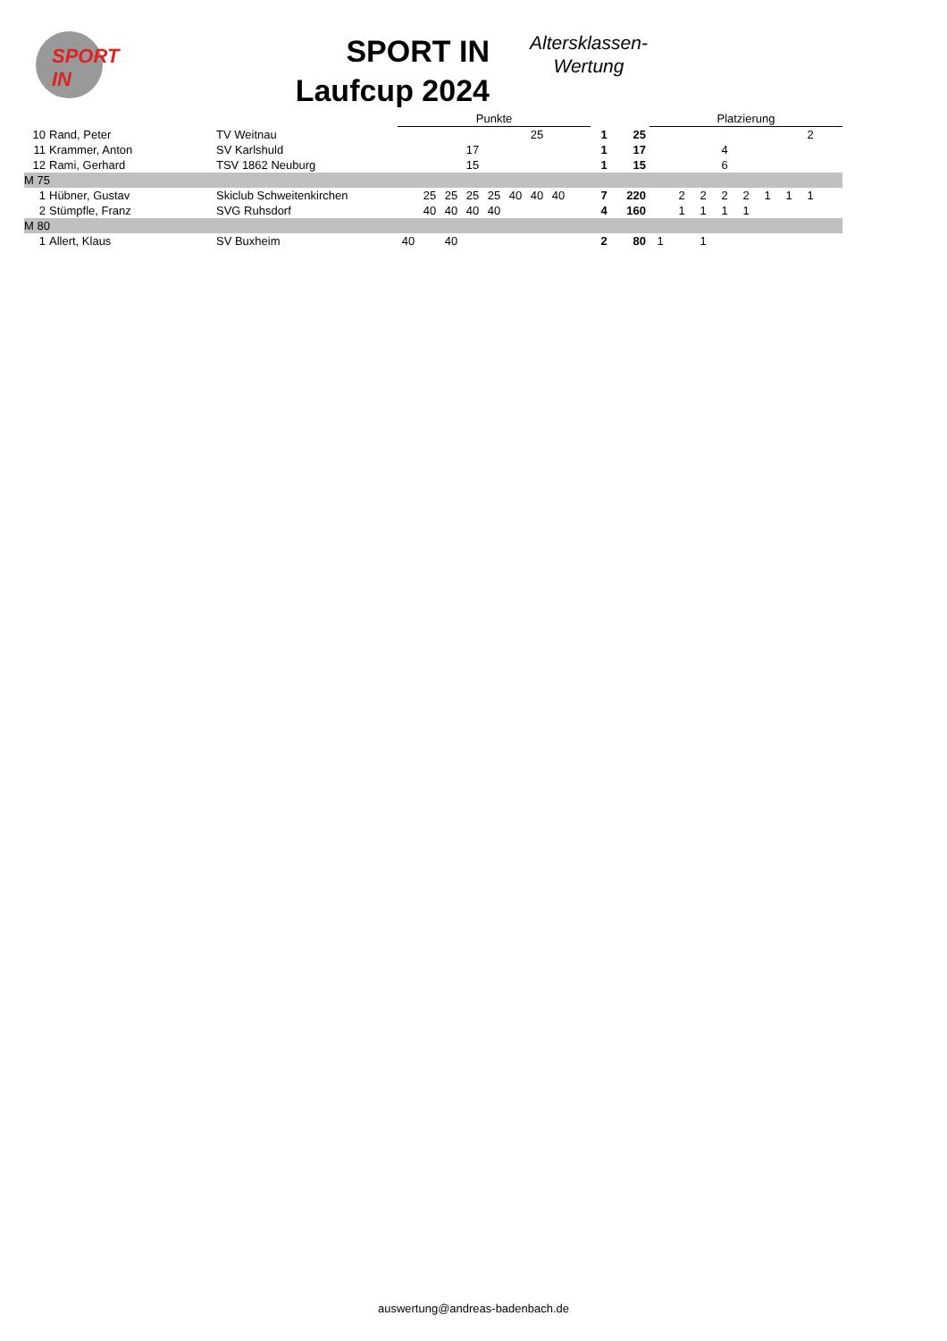SPORT IN
SPORT IN
Laufcup 2024
Altersklassen-
Wertung
| | | | Punkte | | | | | | | | | | | Platzierung | | | | | | | | |
| --- | --- | --- | --- | --- | --- | --- | --- | --- | --- | --- | --- | --- | --- | --- | --- | --- | --- | --- | --- | --- | --- | --- |
| 10 | Rand, Peter | TV Weitnau | | | | | | | 25 | | | 1 | 25 | | | | | | | | 2 | |
| 11 | Krammer, Anton | SV Karlshuld | | | | 17 | | | | | | 1 | 17 | | | | 4 | | | | | |
| 12 | Rami, Gerhard | TSV 1862 Neuburg | | | | 15 | | | | | | 1 | 15 | | | | 6 | | | | | |
| M 75 | | | | | | | | | | | | | | | | | | | | | | |
| 1 | Hübner, Gustav | Skiclub Schweitenkirchen | | 25 | 25 | 25 | 25 | 40 | 40 | 40 | | 7 | 220 | | 2 | 2 | 2 | 2 | 1 | 1 | 1 | |
| 2 | Stümpfle, Franz | SVG Ruhsdorf | | 40 | 40 | 40 | 40 | | | | | 4 | 160 | | 1 | 1 | 1 | 1 | | | | |
| M 80 | | | | | | | | | | | | | | | | | | | | | | |
| 1 | Allert, Klaus | SV Buxheim | 40 | | 40 | | | | | | | 2 | 80 | 1 | | 1 | | | | | | |
auswertung@andreas-badenbach.de